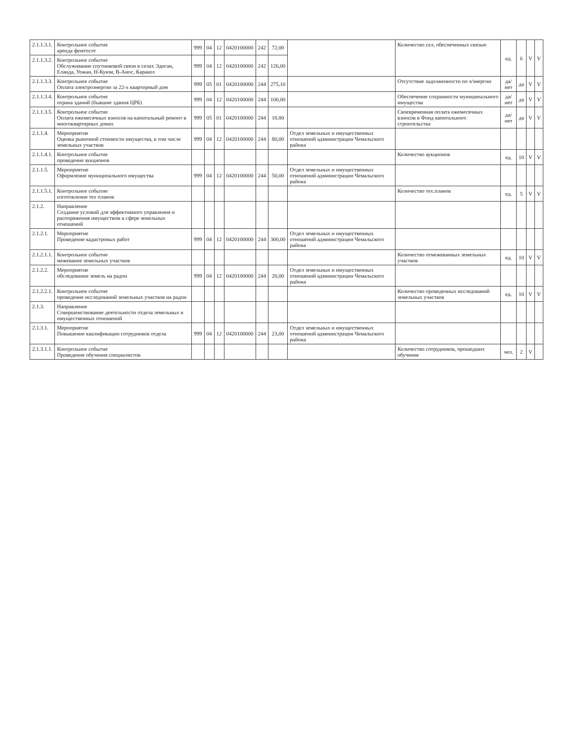| 2.1.1.3.1. | Контрольное событие аренда фемтосот | 999 | 04 | 12 | 0420100000 | 242 | 72,00 | | Количество сел, обеспеченных связью | ед. | 6 | V | V |
| 2.1.1.3.2. | Контрольное событие Обслуживание спутниковой связи в селах Эдиган, Еланда, Уожан, Н-Куюм, В-Анос, Каракол | 999 | 04 | 12 | 0420100000 | 242 | 126,00 | | | | | | |
| 2.1.1.3.3. | Контрольное событие Оплата электроэнергии за 22-х квартирный дом | 999 | 05 | 01 | 0420100000 | 244 | 275,10 | | Отсутствие задолженности по э/энергии | да/нет | да | V | V |
| 2.1.1.3.4. | Контрольное событие охрана зданий (бывшие здания ЦРБ) | 999 | 04 | 12 | 0420100000 | 244 | 100,00 | | Обеспечение сохранности муниципального имущества | да/нет | да | V | V |
| 2.1.1.3.5. | Контрольное событие Оплата ежемесячных взносов на капитальный ремонт в многоквартирных домах | 999 | 05 | 01 | 0420100000 | 244 | 18,80 | | Своевременная оплата ежемесячных взносов в Фонд капитального строительства | да/нет | да | V | V |
| 2.1.1.4. | Мероприятие Оценка рыночной стоимости имущества, в том числе земельных участков | 999 | 04 | 12 | 0420100000 | 244 | 80,00 | Отдел земельных и имущественных отношений администрации Чемальского района | | | | | |
| 2.1.1.4.1. | Контрольное событие проведение аукционов | | | | | | | | Количество аукционов | ед. | 10 | V | V |
| 2.1.1.5. | Мероприятие Оформление муниципального имущества | 999 | 04 | 12 | 0420100000 | 244 | 50,00 | Отдел земельных и имущественных отношений администрации Чемальского района | | | | | |
| 2.1.1.5.1. | Контрольное событие изготовление тех планов | | | | | | | | Количество тех.планов | ед. | 5 | V | V |
| 2.1.2. | Направление Создание условий для эффективного управления и распоряжения имуществом в сфере земельных отношений | | | | | | | | | | | | |
| 2.1.2.1. | Мероприятие Проведение кадастровых работ | 999 | 04 | 12 | 0420100000 | 244 | 300,00 | Отдел земельных и имущественных отношений администрации Чемальского района | | | | | |
| 2.1.2.1.1. | Контрольное событие межевание земельных участков | | | | | | | | Количество отмежеванных земельных участков | ед. | 10 | V | V |
| 2.1.2.2. | Мероприятие обследование земель на радон | 999 | 04 | 12 | 0420100000 | 244 | 20,00 | Отдел земельных и имущественных отношений администрации Чемальского района | | | | | |
| 2.1.2.2.1. | Контрольное событие проведение исследований земельных участков на радон | | | | | | | | Количество проведенных исследований земельных участков | ед. | 10 | V | V |
| 2.1.3. | Направление Совершенствование деятельности отдела земельных и имущественных отношений | | | | | | | | | | | | |
| 2.1.3.1. | Мероприятие Повышение квалификации сотрудников отдела | 999 | 04 | 12 | 0420100000 | 244 | 23,00 | Отдел земельных и имущественных отношений администрации Чемальского района | | | | | |
| 2.1.3.1.1. | Контрольное событие Проведение обучения специалистов | | | | | | | | Количество сотрудников, прошедших обучение | чел. | 2 | V | |